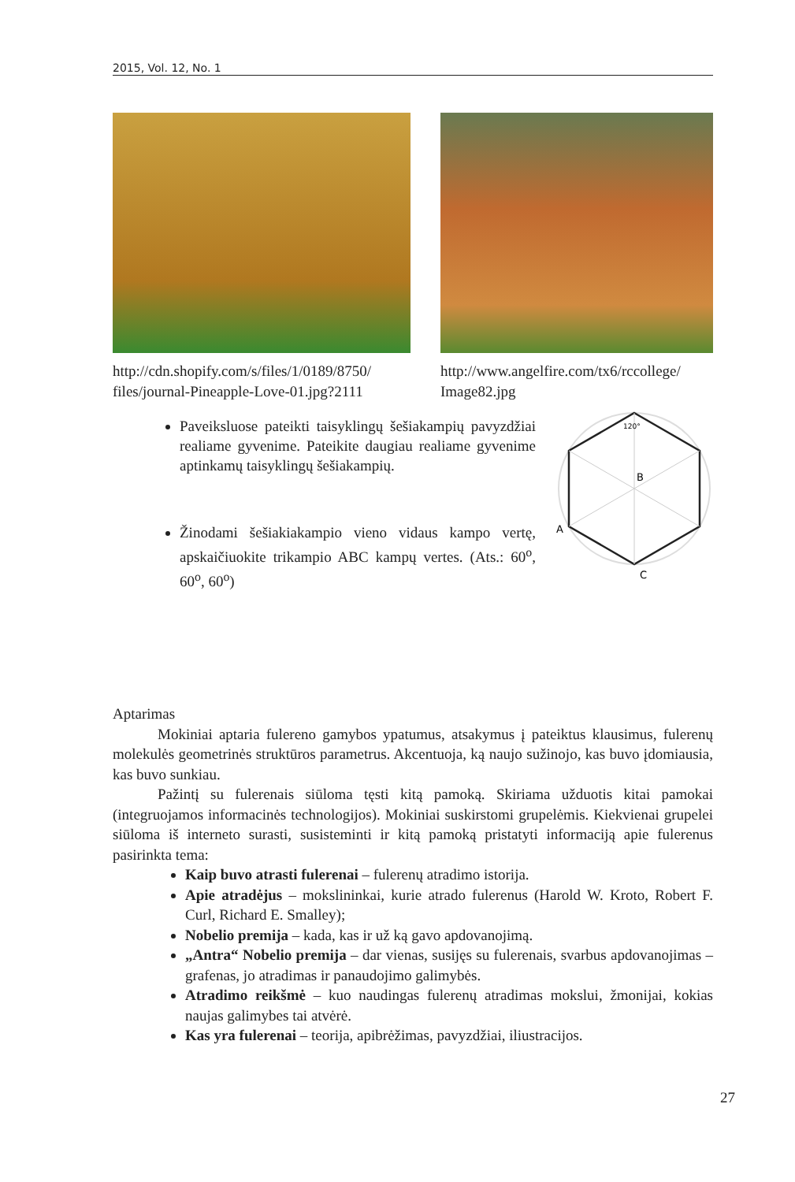2015, Vol. 12, No. 1
http://cdn.shopify.com/s/files/1/0189/8750/ files/journal-Pineapple-Love-01.jpg?2111
http://www.angelfire.com/tx6/rccollege/ Image82.jpg
Paveiksluose pateikti taisyklingų šešiakampių pavyzdžiai realiame gyvenime. Pateikite daugiau realiame gyvenime aptinkamų taisyklingų šešiakampių.
Žinodami šešiakiakampio vieno vidaus kampo vertę, apskaičiuokite trikampio ABC kampų vertes. (Ats.: 60<sup>o</sup>, 60<sup>o</sup>, 60<sup>o</sup>)
120°
B
A
C
Aptarimas
Mokiniai aptaria fulereno gamybos ypatumus, atsakymus į pateiktus klausimus, fulerenų molekulės geometrinės struktūros parametrus. Akcentuoja, ką naujo sužinojo, kas buvo įdomiausia, kas buvo sunkiau.
Pažintį su fulerenais siūloma tęsti kitą pamoką. Skiriama užduotis kitai pamokai (integruojamos informacinės technologijos). Mokiniai suskirstomi grupelėmis. Kiekvienai grupelei siūloma iš interneto surasti, susisteminti ir kitą pamoką pristatyti informaciją apie fulerenus pasirinkta tema:
Kaip buvo atrasti fulerenai – fulerenų atradimo istorija.
Apie atradėjus – mokslininkai, kurie atrado fulerenus (Harold W. Kroto, Robert F. Curl, Richard E. Smalley);
Nobelio premija – kada, kas ir už ką gavo apdovanojimą.
„Antra“ Nobelio premija – dar vienas, susijęs su fulerenais, svarbus apdovanojimas – grafenas, jo atradimas ir panaudojimo galimybės.
Atradimo reikšmė – kuo naudingas fulerenų atradimas mokslui, žmonijai, kokias naujas galimybes tai atvėrė.
Kas yra fulerenai – teorija, apibrėžimas, pavyzdžiai, iliustracijos.
27